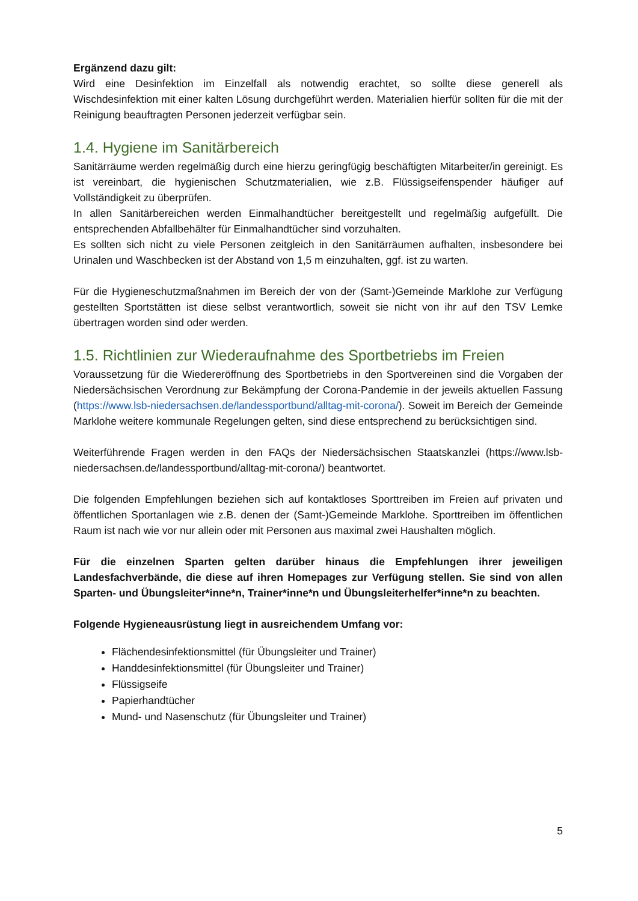Ergänzend dazu gilt:
Wird eine Desinfektion im Einzelfall als notwendig erachtet, so sollte diese generell als Wischdesinfektion mit einer kalten Lösung durchgeführt werden. Materialien hierfür sollten für die mit der Reinigung beauftragten Personen jederzeit verfügbar sein.
1.4. Hygiene im Sanitärbereich
Sanitärräume werden regelmäßig durch eine hierzu geringfügig beschäftigten Mitarbeiter/in gereinigt. Es ist vereinbart, die hygienischen Schutzmaterialien, wie z.B. Flüssigseifenspender häufiger auf Vollständigkeit zu überprüfen.
In allen Sanitärbereichen werden Einmalhandtücher bereitgestellt und regelmäßig aufgefüllt. Die entsprechenden Abfallbehälter für Einmalhandtücher sind vorzuhalten.
Es sollten sich nicht zu viele Personen zeitgleich in den Sanitärräumen aufhalten, insbesondere bei Urinalen und Waschbecken ist der Abstand von 1,5 m einzuhalten, ggf. ist zu warten.
Für die Hygieneschutzmaßnahmen im Bereich der von der (Samt-)Gemeinde Marklohe zur Verfügung gestellten Sportstätten ist diese selbst verantwortlich, soweit sie nicht von ihr auf den TSV Lemke übertragen worden sind oder werden.
1.5. Richtlinien zur Wiederaufnahme des Sportbetriebs im Freien
Voraussetzung für die Wiedereröffnung des Sportbetriebs in den Sportvereinen sind die Vorgaben der Niedersächsischen Verordnung zur Bekämpfung der Corona-Pandemie in der jeweils aktuellen Fassung (https://www.lsb-niedersachsen.de/landessportbund/alltag-mit-corona/). Soweit im Bereich der Gemeinde Marklohe weitere kommunale Regelungen gelten, sind diese entsprechend zu berücksichtigen sind.
Weiterführende Fragen werden in den FAQs der Niedersächsischen Staatskanzlei (https://www.lsb-niedersachsen.de/landessportbund/alltag-mit-corona/) beantwortet.
Die folgenden Empfehlungen beziehen sich auf kontaktloses Sporttreiben im Freien auf privaten und öffentlichen Sportanlagen wie z.B. denen der (Samt-)Gemeinde Marklohe. Sporttreiben im öffentlichen Raum ist nach wie vor nur allein oder mit Personen aus maximal zwei Haushalten möglich.
Für die einzelnen Sparten gelten darüber hinaus die Empfehlungen ihrer jeweiligen Landesfachverbände, die diese auf ihren Homepages zur Verfügung stellen. Sie sind von allen Sparten- und Übungsleiter*inne*n, Trainer*inne*n und Übungsleiterhelfer*inne*n zu beachten.
Folgende Hygieneausrüstung liegt in ausreichendem Umfang vor:
Flächendesinfektionsmittel (für Übungsleiter und Trainer)
Handdesinfektionsmittel (für Übungsleiter und Trainer)
Flüssigseife
Papierhandtücher
Mund- und Nasenschutz (für Übungsleiter und Trainer)
5